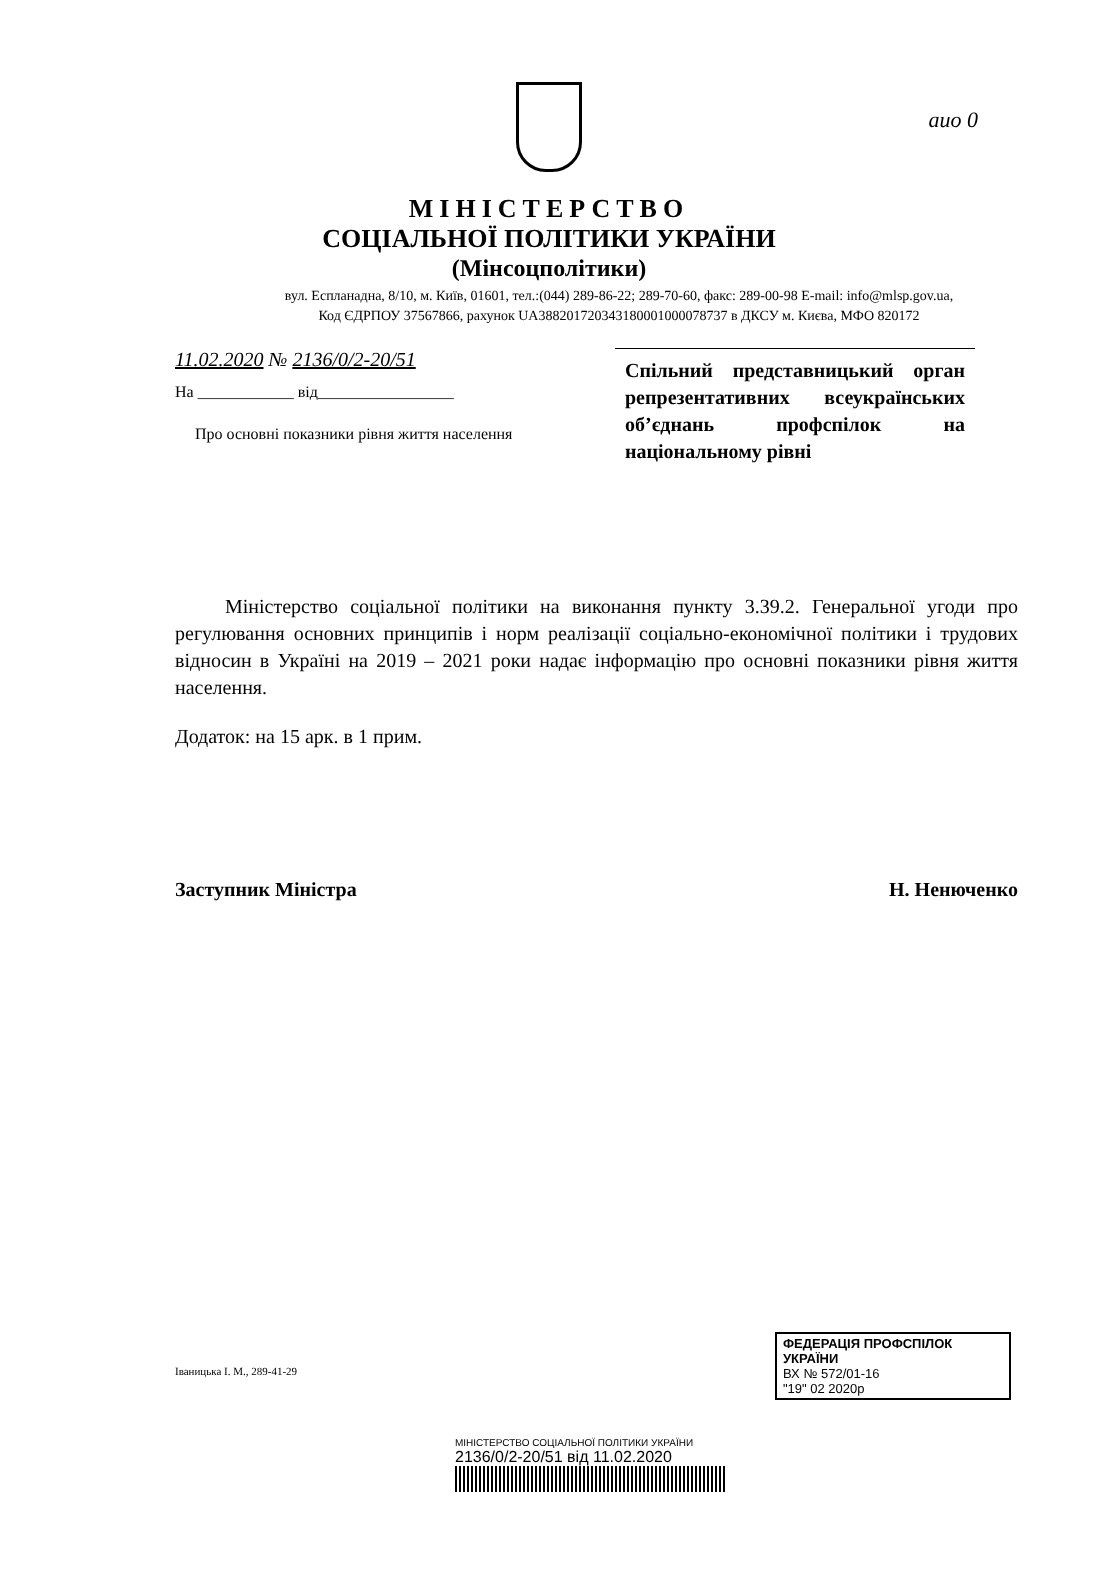аио 0
МІНІСТЕРСТВО
СОЦІАЛЬНОЇ ПОЛІТИКИ УКРАЇНИ
(Мінсоцполітики)
вул. Еспланадна, 8/10, м. Київ, 01601, тел.:(044) 289-86-22; 289-70-60, факс: 289-00-98 E-mail: info@mlsp.gov.ua,
Код ЄДРПОУ 37567866, рахунок UA388201720343180001000078737 в ДКСУ м. Києва, МФО 820172
11.02.2020 № 2136/0/2-20/51
На ____________ від_________________
Про основні показники рівня життя населення
Спільний представницький орган репрезентативних всеукраїнських об’єднань профспілок на національному рівні
Міністерство соціальної політики на виконання пункту 3.39.2. Генеральної угоди про регулювання основних принципів і норм реалізації соціально-економічної політики і трудових відносин в Україні на 2019 – 2021 роки надає інформацію про основні показники рівня життя населення.
Додаток: на 15 арк. в 1 прим.
Заступник Міністра Н. Ненюченко
Іваницька І. М., 289-41-29
ФЕДЕРАЦІЯ ПРОФСПІЛОК УКРАЇНИ
ВХ № 572/01-16
"19" 02 2020р
МІНІСТЕРСТВО СОЦІАЛЬНОЇ ПОЛІТИКИ УКРАЇНИ
2136/0/2-20/51 від 11.02.2020